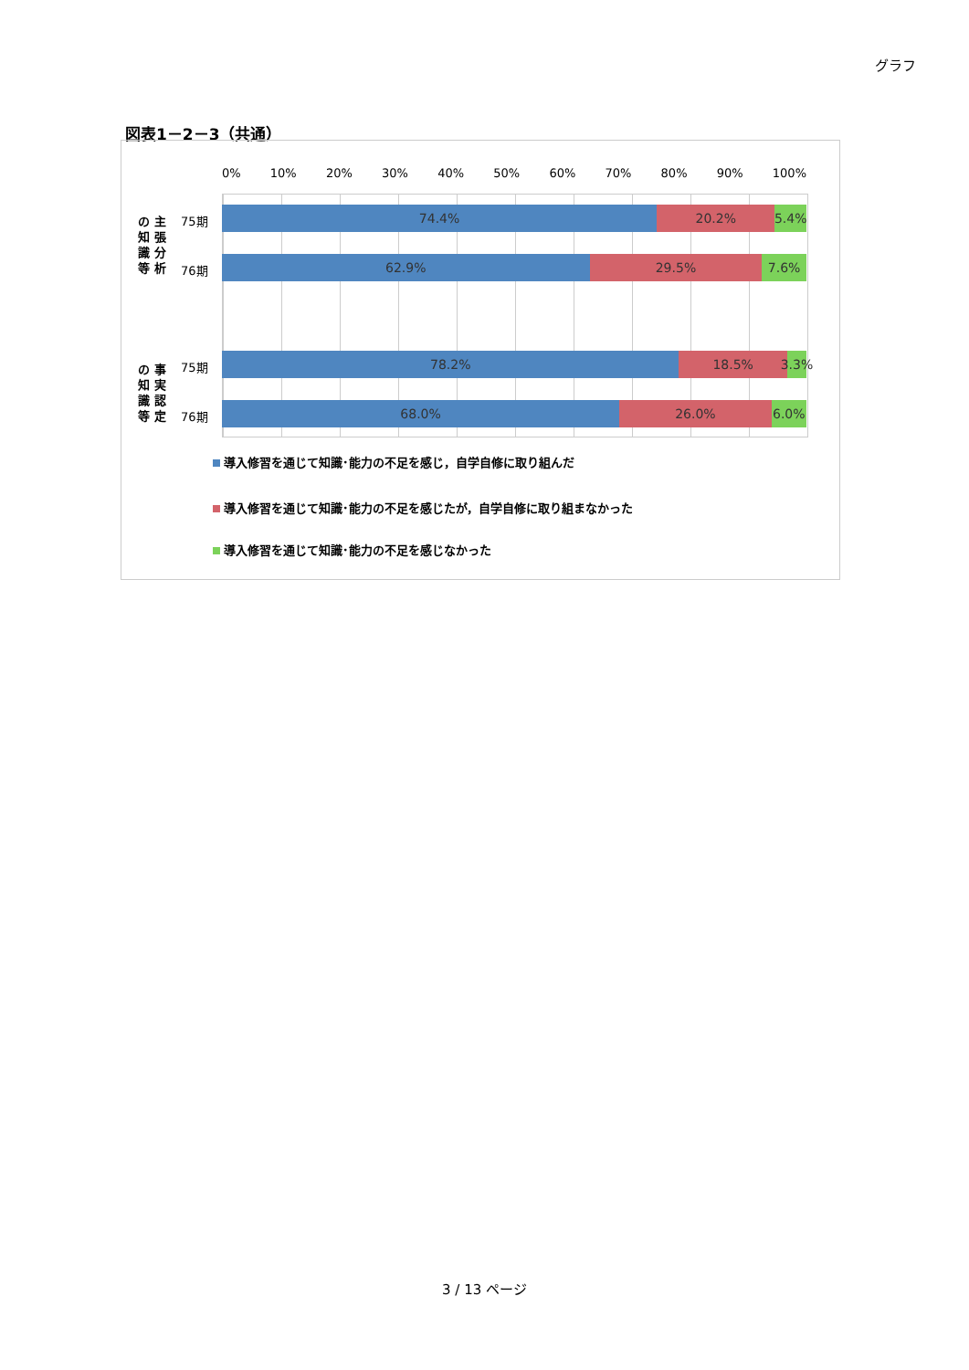グラフ
図表1－2－3（共通）
0% 10% 20% 30% 40% 50% 60% 70% 80% 90% 100%
の 主
知 張
識 分
等 析
75期
74.4% 20.2% 5.4%
76期
62.9% 29.5% 7.6%
の 事
知 実
識 認
等 定
75期
78.2% 18.5% 3.3%
76期
68.0% 26.0% 6.0%
導入修習を通じて知識･能力の不足を感じ，自学自修に取り組んだ
導入修習を通じて知識･能力の不足を感じたが，自学自修に取り組まなかった
導入修習を通じて知識･能力の不足を感じなかった
3 / 13 ページ